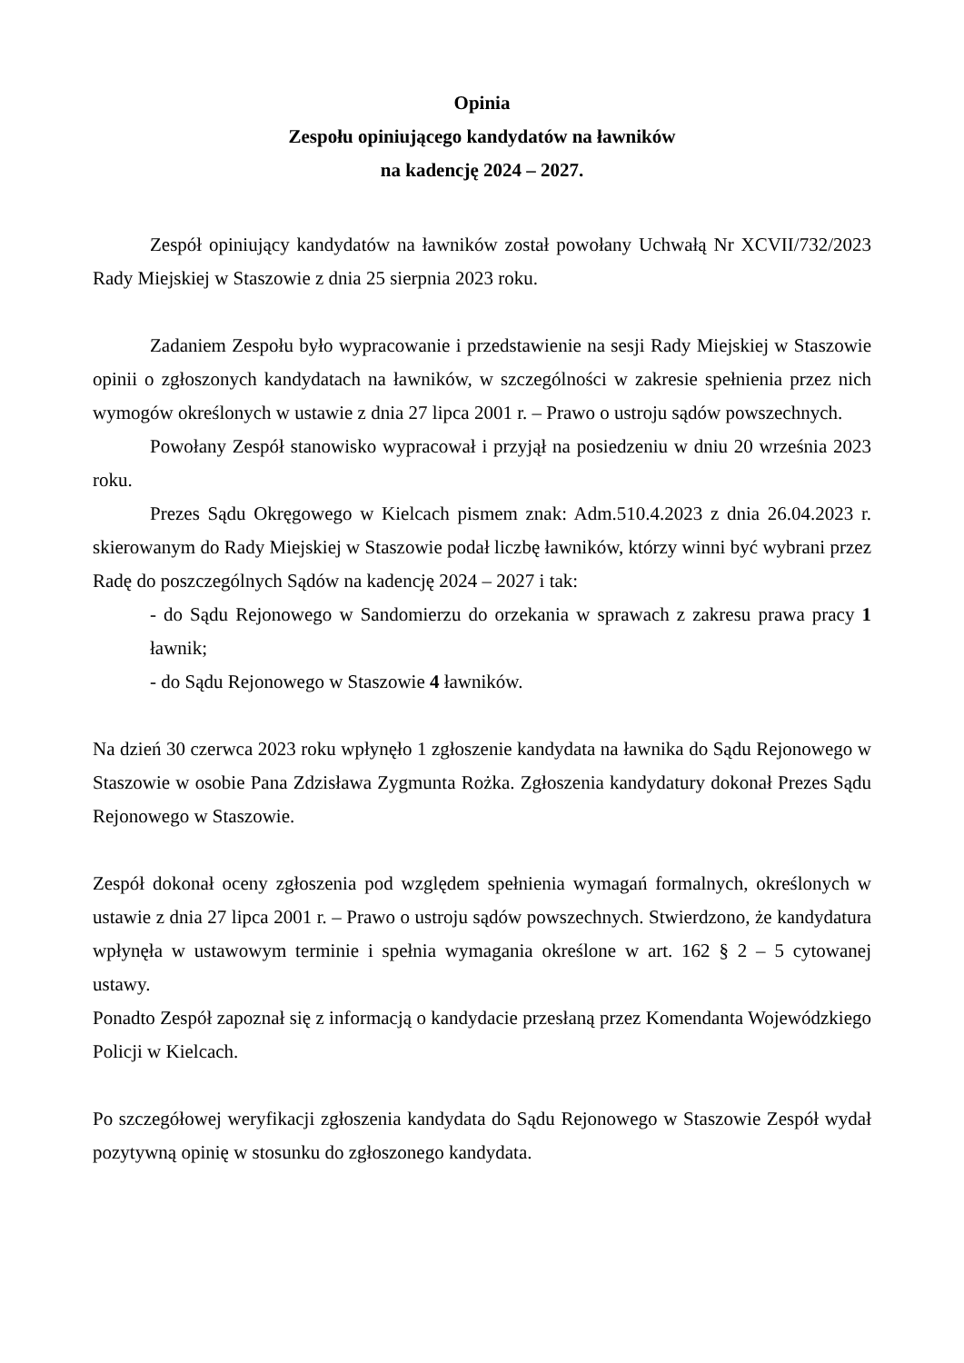Opinia
Zespołu opiniującego kandydatów na ławników
na kadencję 2024 – 2027.
Zespół opiniujący kandydatów na ławników został powołany Uchwałą Nr XCVII/732/2023 Rady Miejskiej w Staszowie z dnia 25 sierpnia 2023 roku.
Zadaniem Zespołu było wypracowanie i przedstawienie na sesji Rady Miejskiej w Staszowie opinii o zgłoszonych kandydatach na ławników, w szczególności w zakresie spełnienia przez nich wymogów określonych w ustawie z dnia 27 lipca 2001 r. – Prawo o ustroju sądów powszechnych.
Powołany Zespół stanowisko wypracował i przyjął na posiedzeniu w dniu 20 września 2023 roku.
Prezes Sądu Okręgowego w Kielcach pismem znak: Adm.510.4.2023 z dnia 26.04.2023 r. skierowanym do Rady Miejskiej w Staszowie podał liczbę ławników, którzy winni być wybrani przez Radę do poszczególnych Sądów na kadencję 2024 – 2027 i tak:
- do Sądu Rejonowego w Sandomierzu do orzekania w sprawach z zakresu prawa pracy 1 ławnik;
- do Sądu Rejonowego w Staszowie 4 ławników.
Na dzień 30 czerwca 2023 roku wpłynęło 1 zgłoszenie kandydata na ławnika do Sądu Rejonowego w Staszowie w osobie Pana Zdzisława Zygmunta Rożka. Zgłoszenia kandydatury dokonał Prezes Sądu Rejonowego w Staszowie.
Zespół dokonał oceny zgłoszenia pod względem spełnienia wymagań formalnych, określonych w ustawie z dnia 27 lipca 2001 r. – Prawo o ustroju sądów powszechnych. Stwierdzono, że kandydatura wpłynęła w ustawowym terminie i spełnia wymagania określone w art. 162 § 2 – 5 cytowanej ustawy.
Ponadto Zespół zapoznał się z informacją o kandydacie przesłaną przez Komendanta Wojewódzkiego Policji w Kielcach.
Po szczegółowej weryfikacji zgłoszenia kandydata do Sądu Rejonowego w Staszowie Zespół wydał pozytywną opinię w stosunku do zgłoszonego kandydata.